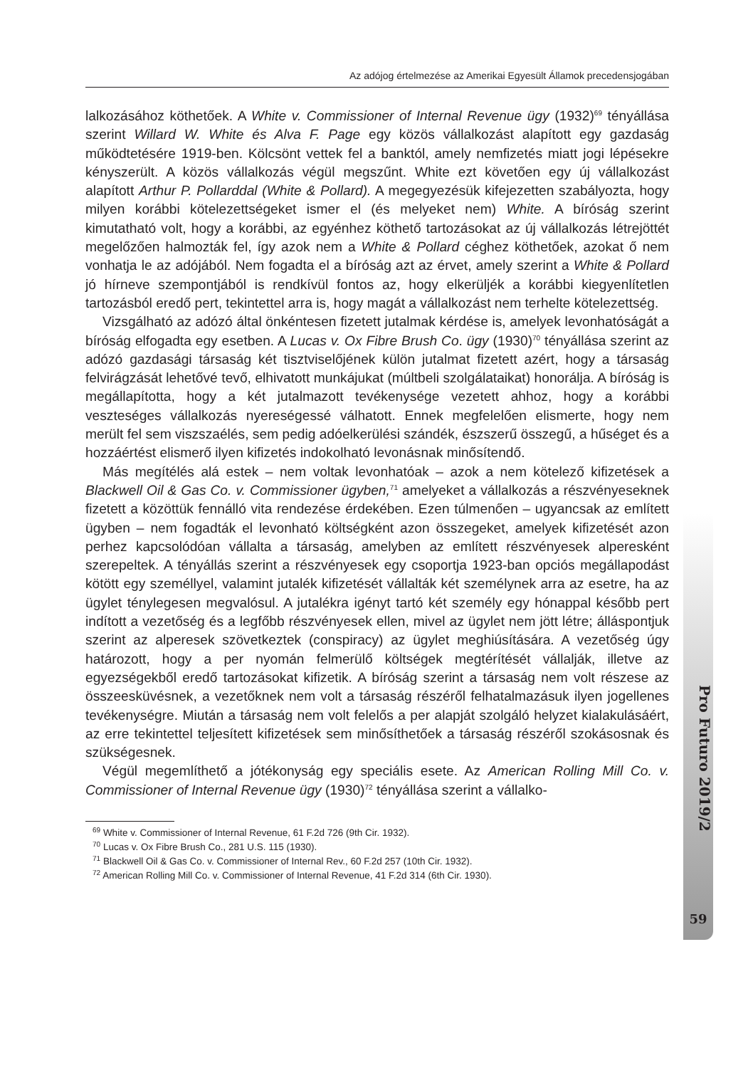Az adójog értelmezése az Amerikai Egyesült Államok precedensjogában
lalkozásához köthetőek. A White v. Commissioner of Internal Revenue ügy (1932)<sup>69</sup> tényállása szerint Willard W. White és Alva F. Page egy közös vállalkozást alapított egy gazdaság működtetésére 1919-ben. Kölcsönt vettek fel a banktól, amely nemfizetés miatt jogi lépésekre kényszerült. A közös vállalkozás végül megszűnt. White ezt követően egy új vállalkozást alapított Arthur P. Pollarddal (White & Pollard). A megegyezésük kifejezetten szabályozta, hogy milyen korábbi kötelezettségeket ismer el (és melyeket nem) White. A bíróság szerint kimutatható volt, hogy a korábbi, az egyénhez köthető tartozásokat az új vállalkozás létrejöttét megelőzően halmozták fel, így azok nem a White & Pollard céghez köthetőek, azokat ő nem vonhatja le az adójából. Nem fogadta el a bíróság azt az érvet, amely szerint a White & Pollard jó hírneve szempontjából is rendkívül fontos az, hogy elkerüljék a korábbi kiegyenlítetlen tartozásból eredő pert, tekintettel arra is, hogy magát a vállalkozást nem terhelte kötelezettség.
Vizsgálható az adózó által önkéntesen fizetett jutalmak kérdése is, amelyek levonhatóságát a bíróság elfogadta egy esetben. A Lucas v. Ox Fibre Brush Co. ügy (1930)<sup>70</sup> tényállása szerint az adózó gazdasági társaság két tisztviselőjének külön jutalmat fizetett azért, hogy a társaság felvirágzását lehetővé tevő, elhivatott munkájukat (múltbeli szolgálataikat) honorálja. A bíróság is megállapította, hogy a két jutalmazott tevékenysége vezetett ahhoz, hogy a korábbi veszteséges vállalkozás nyereségessé válhatott. Ennek megfelelően elismerte, hogy nem merült fel sem viszszaélés, sem pedig adóelkerülési szándék, észszerű összegű, a hűséget és a hozzáértést elismerő ilyen kifizetés indokolható levonásnak minősítendő.
Más megítélés alá estek – nem voltak levonhatóak – azok a nem kötelező kifizetések a Blackwell Oil & Gas Co. v. Commissioner ügyben,<sup>71</sup> amelyeket a vállalkozás a részvényeseknek fizetett a közöttük fennálló vita rendezése érdekében. Ezen túlmenően – ugyancsak az említett ügyben – nem fogadták el levonható költségként azon összegeket, amelyek kifizetését azon perhez kapcsolódóan vállalta a társaság, amelyben az említett részvényesek alperesként szerepeltek. A tényállás szerint a részvényesek egy csoportja 1923-ban opciós megállapodást kötött egy személlyel, valamint jutalék kifizetését vállalták két személynek arra az esetre, ha az ügylet ténylegesen megvalósul. A jutalékra igényt tartó két személy egy hónappal később pert indított a vezetőség és a legfőbb részvényesek ellen, mivel az ügylet nem jött létre; álláspontjuk szerint az alperesek szövetkeztek (conspiracy) az ügylet meghiúsítására. A vezetőség úgy határozott, hogy a per nyomán felmerülő költségek megtérítését vállalják, illetve az egyezségekből eredő tartozásokat kifizetik. A bíróság szerint a társaság nem volt részese az összeesküvésnek, a vezetőknek nem volt a társaság részéről felhatalmazásuk ilyen jogellenes tevékenységre. Miután a társaság nem volt felelős a per alapját szolgáló helyzet kialakulásáért, az erre tekintettel teljesített kifizetések sem minősíthetőek a társaság részéről szokásosnak és szükségesnek.
Végül megemlíthető a jótékonyság egy speciális esete. Az American Rolling Mill Co. v. Commissioner of Internal Revenue ügy (1930)<sup>72</sup> tényállása szerint a vállalko-
<sup>69</sup> White v. Commissioner of Internal Revenue, 61 F.2d 726 (9th Cir. 1932).
<sup>70</sup> Lucas v. Ox Fibre Brush Co., 281 U.S. 115 (1930).
<sup>71</sup> Blackwell Oil & Gas Co. v. Commissioner of Internal Rev., 60 F.2d 257 (10th Cir. 1932).
<sup>72</sup> American Rolling Mill Co. v. Commissioner of Internal Revenue, 41 F.2d 314 (6th Cir. 1930).
Pro Futuro 2019/2
59